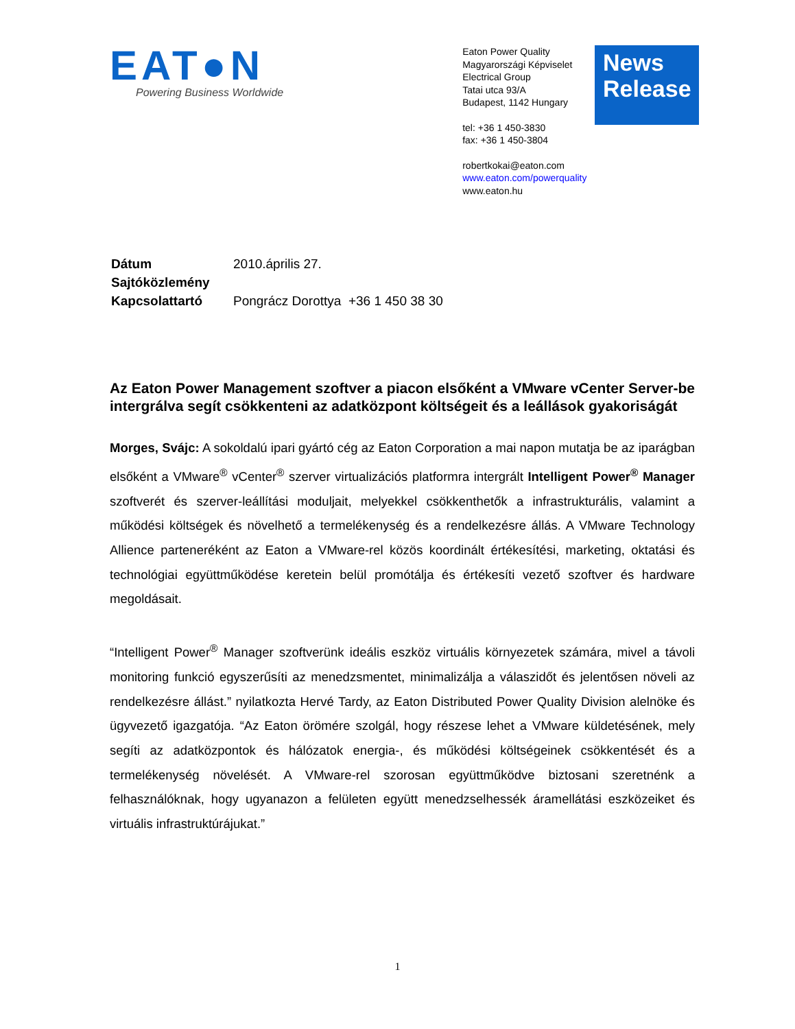EAT●N
Powering Business Worldwide
Eaton Power Quality
Magyarországi Képviselet
Electrical Group
Tatai utca 93/A
Budapest, 1142 Hungary
tel: +36 1 450-3830
fax: +36 1 450-3804
robertkokai@eaton.com
www.eaton.com/powerquality
www.eaton.hu
News Release
| Dátum | 2010.április 27. |
| Sajtóközlemény | |
| Kapcsolattartó | Pongrácz Dorottya +36 1 450 38 30 |
Az Eaton Power Management szoftver a piacon elsőként a VMware vCenter Server-be intergrálva segít csökkenteni az adatközpont költségeit és a leállások gyakoriságát
Morges, Svájc: A sokoldalú ipari gyártó cég az Eaton Corporation a mai napon mutatja be az iparágban elsőként a VMware<sup>®</sup> vCenter<sup>®</sup> szerver virtualizációs platformra intergrált Intelligent Power<sup>®</sup> Manager szoftverét és szerver-leállítási moduljait, melyekkel csökkenthetők a infrastrukturális, valamint a működési költségek és növelhető a termelékenység és a rendelkezésre állás. A VMware Technology Allience parteneréként az Eaton a VMware-rel közös koordinált értékesítési, marketing, oktatási és technológiai együttműködése keretein belül promótálja és értékesíti vezető szoftver és hardware megoldásait.
“Intelligent Power<sup>®</sup> Manager szoftverünk ideális eszköz virtuális környezetek számára, mivel a távoli monitoring funkció egyszerűsíti az menedzsmentet, minimalizálja a válaszidőt és jelentősen növeli az rendelkezésre állást.” nyilatkozta Hervé Tardy, az Eaton Distributed Power Quality Division alelnöke és ügyvezető igazgatója. “Az Eaton örömére szolgál, hogy részese lehet a VMware küldetésének, mely segíti az adatközpontok és hálózatok energia-, és működési költségeinek csökkentését és a termelékenység növelését. A VMware-rel szorosan együttműködve biztosani szeretnénk a felhasználóknak, hogy ugyanazon a felületen együtt menedzselhessék áramellátási eszközeiket és virtuális infrastruktúrájukat.”
1